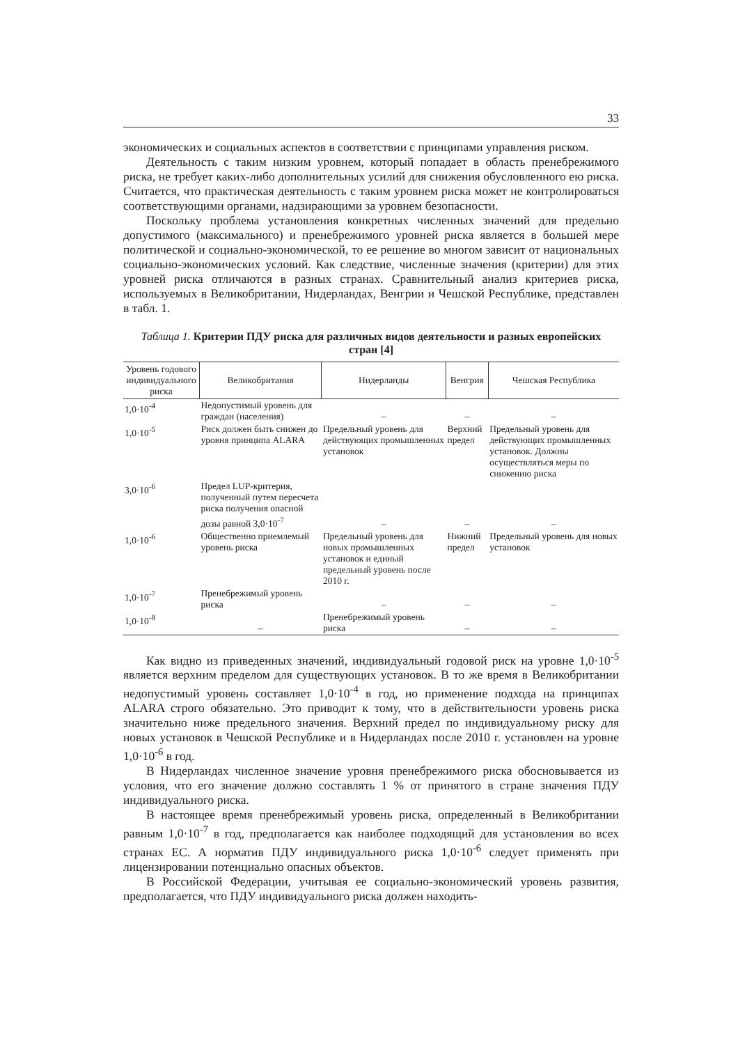33
экономических и социальных аспектов в соответствии с принципами управления риском.
Деятельность с таким низким уровнем, который попадает в область пренебрежимого риска, не требует каких-либо дополнительных усилий для снижения обусловленного ею риска. Считается, что практическая деятельность с таким уровнем риска может не контролироваться соответствующими органами, надзирающими за уровнем безопасности.
Поскольку проблема установления конкретных численных значений для предельно допустимого (максимального) и пренебрежимого уровней риска является в большей мере политической и социально-экономической, то ее решение во многом зависит от национальных социально-экономических условий. Как следствие, численные значения (критерии) для этих уровней риска отличаются в разных странах. Сравнительный анализ критериев риска, используемых в Великобритании, Нидерландах, Венгрии и Чешской Республике, представлен в табл. 1.
Таблица 1. Критерии ПДУ риска для различных видов деятельности и разных европейских стран [4]
| Уровень годового индивидуального риска | Великобритания | Нидерланды | Венгрия | Чешская Республика |
| --- | --- | --- | --- | --- |
| 1,0·10<sup>-4</sup> | Недопустимый уровень для граждан (населения) | – | – | – |
| 1,0·10<sup>-5</sup> | Риск должен быть снижен до уровня принципа ALARA | Предельный уровень для действующих промышленных установок | Верхний предел | Предельный уровень для действующих промышленных установок. Должны осуществляться меры по снижению риска |
| 3,0·10<sup>-6</sup> | Предел LUP-критерия, полученный путем пересчета риска получения опасной дозы равной 3,0·10<sup>-7</sup> | – | – | – |
| 1,0·10<sup>-6</sup> | Общественно приемлемый уровень риска | Предельный уровень для новых промышленных установок и единый предельный уровень после 2010 г. | Нижний предел | Предельный уровень для новых установок |
| 1,0·10<sup>-7</sup> | Пренебрежимый уровень риска | – | – | – |
| 1,0·10<sup>-8</sup> | – | Пренебрежимый уровень риска | – | – |
Как видно из приведенных значений, индивидуальный годовой риск на уровне 1,0·10<sup>-5</sup> является верхним пределом для существующих установок. В то же время в Великобритании недопустимый уровень составляет 1,0·10<sup>-4</sup> в год, но применение подхода на принципах ALARA строго обязательно. Это приводит к тому, что в действительности уровень риска значительно ниже предельного значения. Верхний предел по индивидуальному риску для новых установок в Чешской Республике и в Нидерландах после 2010 г. установлен на уровне 1,0·10<sup>-6</sup> в год.
В Нидерландах численное значение уровня пренебрежимого риска обосновывается из условия, что его значение должно составлять 1 % от принятого в стране значения ПДУ индивидуального риска.
В настоящее время пренебрежимый уровень риска, определенный в Великобритании равным 1,0·10<sup>-7</sup> в год, предполагается как наиболее подходящий для установления во всех странах ЕС. А норматив ПДУ индивидуального риска 1,0·10<sup>-6</sup> следует применять при лицензировании потенциально опасных объектов.
В Российской Федерации, учитывая ее социально-экономический уровень развития, предполагается, что ПДУ индивидуального риска должен находить-